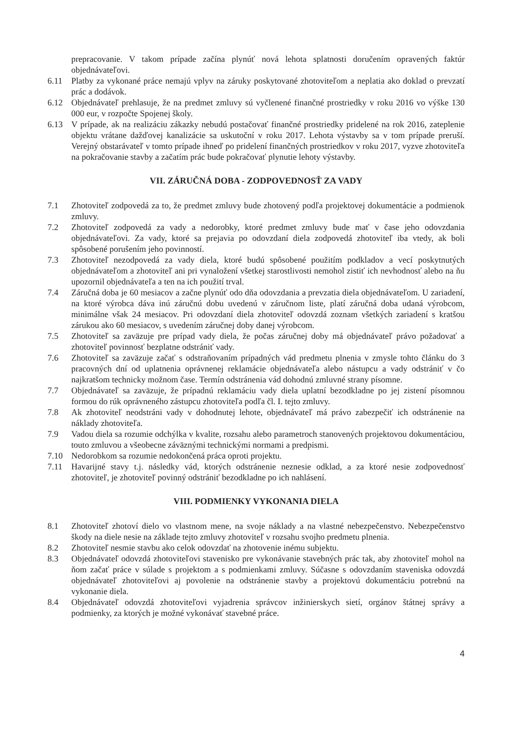prepracovanie. V takom prípade začína plynúť nová lehota splatnosti doručením opravených faktúr objednávateľovi.
6.11 Platby za vykonané práce nemajú vplyv na záruky poskytované zhotoviteľom a neplatia ako doklad o prevzatí prác a dodávok.
6.12 Objednávateľ prehlasuje, že na predmet zmluvy sú vyčlenené finančné prostriedky v roku 2016 vo výške 130 000 eur, v rozpočte Spojenej školy.
6.13 V prípade, ak na realizáciu zákazky nebudú postačovať finančné prostriedky pridelené na rok 2016, zateplenie objektu vrátane dažďovej kanalizácie sa uskutoční v roku 2017. Lehota výstavby sa v tom prípade preruší. Verejný obstarávateľ v tomto prípade ihneď po pridelení finančných prostriedkov v roku 2017, vyzve zhotoviteľa na pokračovanie stavby a začatím prác bude pokračovať plynutie lehoty výstavby.
VII. ZÁRUČNÁ DOBA - ZODPOVEDNOSŤ ZA VADY
7.1 Zhotoviteľ zodpovedá za to, že predmet zmluvy bude zhotovený podľa projektovej dokumentácie a podmienok zmluvy.
7.2 Zhotoviteľ zodpovedá za vady a nedorobky, ktoré predmet zmluvy bude mať v čase jeho odovzdania objednávateľovi. Za vady, ktoré sa prejavia po odovzdaní diela zodpovedá zhotoviteľ iba vtedy, ak boli spôsobené porušením jeho povinností.
7.3 Zhotoviteľ nezodpovedá za vady diela, ktoré budú spôsobené použitím podkladov a vecí poskytnutých objednávateľom a zhotoviteľ ani pri vynaložení všetkej starostlivosti nemohol zistiť ich nevhodnosť alebo na ňu upozornil objednávateľa a ten na ich použití trval.
7.4 Záručná doba je 60 mesiacov a začne plynúť odo dňa odovzdania a prevzatia diela objednávateľom. U zariadení, na ktoré výrobca dáva inú záručnú dobu uvedenú v záručnom liste, platí záručná doba udaná výrobcom, minimálne však 24 mesiacov. Pri odovzdaní diela zhotoviteľ odovzdá zoznam všetkých zariadení s kratšou zárukou ako 60 mesiacov, s uvedením záručnej doby danej výrobcom.
7.5 Zhotoviteľ sa zaväzuje pre prípad vady diela, že počas záručnej doby má objednávateľ právo požadovať a zhotoviteľ povinnosť bezplatne odstrániť vady.
7.6 Zhotoviteľ sa zaväzuje začať s odstraňovaním prípadných vád predmetu plnenia v zmysle tohto článku do 3 pracovných dní od uplatnenia oprávnenej reklamácie objednávateľa alebo nástupcu a vady odstrániť v čo najkratšom technicky možnom čase. Termín odstránenia vád dohodnú zmluvné strany písomne.
7.7 Objednávateľ sa zaväzuje, že prípadnú reklamáciu vady diela uplatní bezodkladne po jej zistení písomnou formou do rúk oprávneného zástupcu zhotoviteľa podľa čl. I. tejto zmluvy.
7.8 Ak zhotoviteľ neodstráni vady v dohodnutej lehote, objednávateľ má právo zabezpečiť ich odstránenie na náklady zhotoviteľa.
7.9 Vadou diela sa rozumie odchýlka v kvalite, rozsahu alebo parametroch stanovených projektovou dokumentáciou, touto zmluvou a všeobecne záväznými technickými normami a predpismi.
7.10 Nedorobkom sa rozumie nedokončená práca oproti projektu.
7.11 Havarijné stavy t.j. následky vád, ktorých odstránenie neznesie odklad, a za ktoré nesie zodpovednosť zhotoviteľ, je zhotoviteľ povinný odstrániť bezodkladne po ich nahlásení.
VIII. PODMIENKY VYKONANIA DIELA
8.1 Zhotoviteľ zhotoví dielo vo vlastnom mene, na svoje náklady a na vlastné nebezpečenstvo. Nebezpečenstvo škody na diele nesie na základe tejto zmluvy zhotoviteľ v rozsahu svojho predmetu plnenia.
8.2 Zhotoviteľ nesmie stavbu ako celok odovzdať na zhotovenie inému subjektu.
8.3 Objednávateľ odovzdá zhotoviteľovi stavenisko pre vykonávanie stavebných prác tak, aby zhotoviteľ mohol na ňom začať práce v súlade s projektom a s podmienkami zmluvy. Súčasne s odovzdaním staveniska odovzdá objednávateľ zhotoviteľovi aj povolenie na odstránenie stavby a projektovú dokumentáciu potrebnú na vykonanie diela.
8.4 Objednávateľ odovzdá zhotoviteľovi vyjadrenia správcov inžinierskych sietí, orgánov štátnej správy a podmienky, za ktorých je možné vykonávať stavebné práce.
4